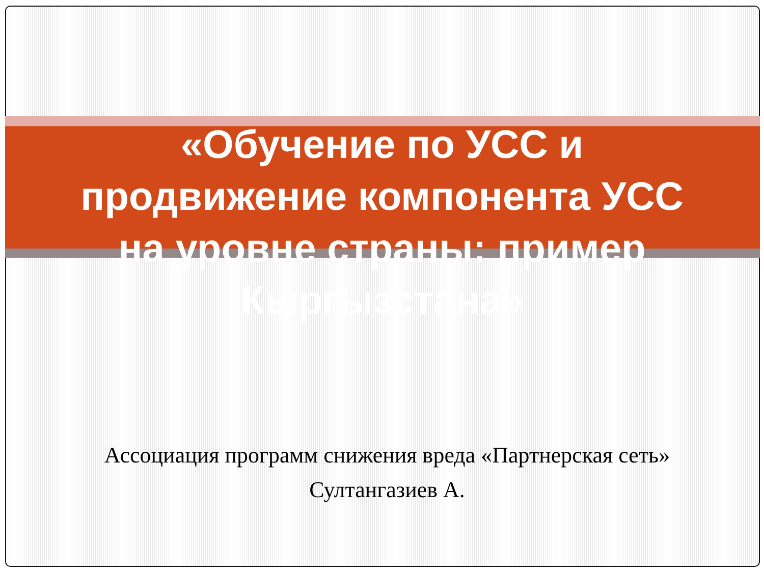«Обучение по УСС и
продвижение компонента УСС
на уровне страны: пример
Кыргызстана»
Ассоциация программ снижения вреда «Партнерская сеть»
Султангазиев А.